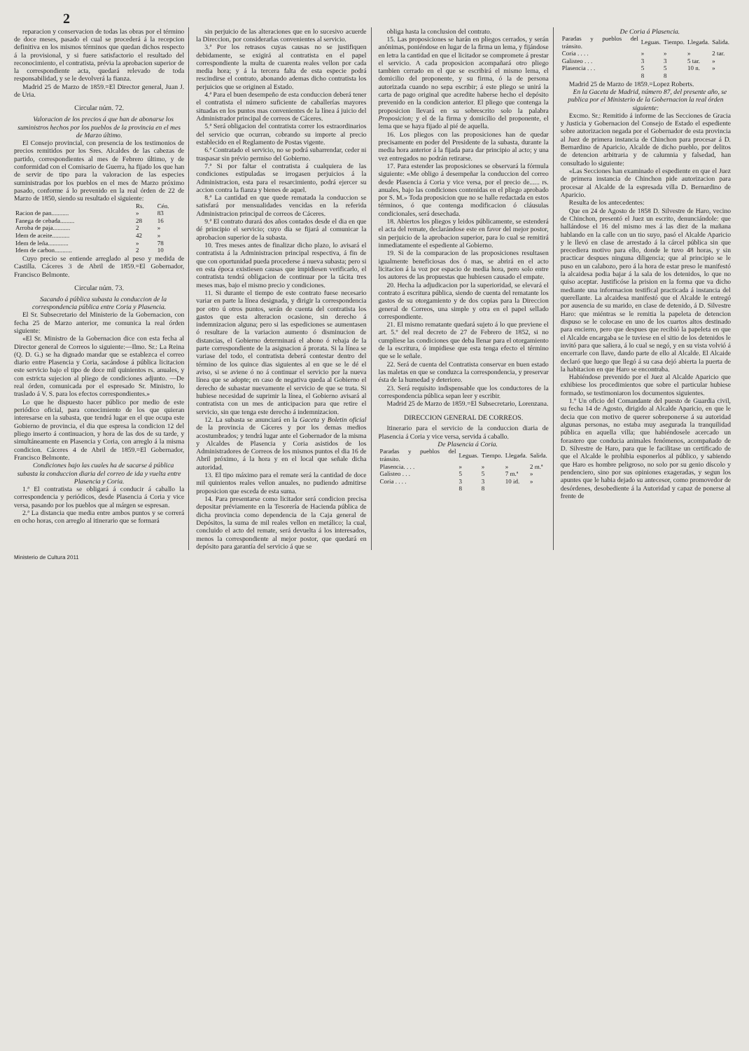2
reparacion y conservacion de todas las obras por el término de doce meses, pasado el cual se procederá á la recepcion definitiva en los mismos términos que quedan dichos respecto á la provisional, y si fuere satisfactorio el resultado del reconocimiento, el contratista, prévia la aprobacion superior de la correspondiente acta, quedará relevado de toda responsabilidad, y se le devolverá la fianza.
Madrid 25 de Marzo de 1859.=El Director general, Juan J. de Uria.
Circular núm. 72.
Valoracion de los precios á que han de abonarse los suministros hechos por los pueblos de la provincia en el mes de Marzo último.
El Consejo provincial, con presencia de los testimonios de precios remitidos por los Sres. Alcaldes de las cabezas de partido, correspondientes al mes de Febrero último, y de conformidad con el Comisario de Guerra, ha fijado los que han de servir de tipo para la valoracion de las especies suministradas por los pueblos en el mes de Marzo próximo pasado, conforme á lo prevenido en la real órden de 22 de Marzo de 1850, siendo su resultado el siguiente:
| | Rs. | Cén. |
| --- | --- | --- |
| Racion de pan........... | » | 83 |
| Fanega de cebada......... | 28 | 16 |
| Arroba de paja........... | 2 | » |
| Idem de aceite........... | 42 | » |
| Idem de leña............. | » | 78 |
| Idem de carbon........... | 2 | 10 |
Cuyo precio se entiende arreglado al peso y medida de Castilla. Cáceres 3 de Abril de 1859.=El Gobernador, Francisco Belmonte.
Circular núm. 73.
Sacando á pública subasta la conduccion de la correspondencia pública entre Coria y Plasencia.
El Sr. Subsecretario del Ministerio de la Gobernacion, con fecha 25 de Marzo anterior, me comunica la real órden siguiente:
«El Sr. Ministro de la Gobernacion dice con esta fecha al Director general de Correos lo siguiente:—Ilmo. Sr.: La Reina (Q. D. G.) se ha dignado mandar que se establezca el correo diario entre Plasencia y Coria, sacándose á pública licitacion este servicio bajo el tipo de doce mil quinientos rs. anuales, y con estricta sujecion al pliego de condiciones adjunto. —De real órden, comunicada por el espresado Sr. Ministro, lo traslado á V. S. para los efectos correspondientes.»
Lo que he dispuesto hacer público por medio de este periódico oficial, para conocimiento de los que quieran interesarse en la subasta, que tendrá lugar en el que ocupa este Gobierno de provincia, el dia que espresa la condicion 12 del pliego inserto á continuacion, y hora de las dos de su tarde, y simultáneamente en Plasencia y Coria, con arreglo á la misma condicion. Cáceres 4 de Abril de 1859.=El Gobernador, Francisco Belmonte.
Condiciones bajo las cuales ha de sacarse á pública subasta la conduccion diaria del correo de ida y vuelta entre Plasencia y Coria.
1.ª El contratista se obligará á conducir á caballo la correspondencia y periódicos, desde Plasencia á Coria y vice versa, pasando por los pueblos que al márgen se espresan.
2.ª La distancia que media entre ambos puntos y se correrá en ocho horas, con arreglo al itinerario que se formará
sin perjuicio de las alteraciones que en lo sucesivo acuerde la Direccion, por considerarlas convenientes al servicio.
3.ª Por los retrasos cuyas causas no se justifiquen debidamente, se exigirá al contratista en el papel correspondiente la multa de cuarenta reales vellon por cada media hora; y á la tercera falta de esta especie podrá rescindirse el contrato, abonando ademas dicho contratista los perjuicios que se originen al Estado.
4.ª Para el buen desempeño de esta conduccion deberá tener el contratista el número suficiente de caballerías mayores situadas en los puntos mas convenientes de la línea á juicio del Administrador principal de correos de Cáceres.
5.ª Será obligacion del contratista correr los estraordinarios del servicio que ocurran, cobrando su importe al precio establecido en el Reglamento de Postas vigente.
6.ª Contratado el servicio, no se podrá subarrendar, ceder ni traspasar sin prévio permiso del Gobierno.
7.ª Si por faltar el contratista á cualquiera de las condiciones estipuladas se irrogasen perjuicios á la Administracion, esta para el resarcimiento, podrá ejercer su accion contra la fianza y bienes de aquel.
8.ª La cantidad en que quede rematada la conduccion se satisfará por mensualidades vencidas en la referida Administracion principal de correos de Cáceres.
9.ª El contrato durará dos años contados desde el dia en que dé principio el servicio; cuyo dia se fijará al comunicar la aprobacion superior de la subasta.
10. Tres meses antes de finalizar dicho plazo, lo avisará el contratista á la Administracion principal respectiva, á fin de que con oportunidad pueda procederse á nueva subasta; pero si en esta época existiesen causas que impidiesen verificarlo, el contratista tendrá obligacion de continuar por la tácita tres meses mas, bajo el mismo precio y condiciones.
11. Si durante el tiempo de este contrato fuese necesario variar en parte la línea designada, y dirigir la correspondencia por otro ú otros puntos, serán de cuenta del contratista los gastos que esta alteracion ocasione, sin derecho á indemnizacion alguna; pero si las espediciones se aumentasen ó resultare de la variacion aumento ó disminucion de distancias, el Gobierno determinará el abono ó rebaja de la parte correspondiente de la asignacion á prorata. Si la línea se variase del todo, el contratista deberá contestar dentro del término de los quince dias siguientes al en que se le dé el aviso, si se aviene ó no á continuar el servicio por la nueva línea que se adopte; en caso de negativa queda al Gobierno el derecho de subastar nuevamente el servicio de que se trata. Si hubiese necesidad de suprimir la línea, el Gobierno avisará al contratista con un mes de anticipacion para que retire el servicio, sin que tenga este derecho á indemnizacion.
12. La subasta se anunciará en la Gaceta y Boletin oficial de la provincia de Cáceres y por los demas medios acostumbrados; y tendrá lugar ante el Gobernador de la misma y Alcaldes de Plasencia y Coria asistidos de los Administradores de Correos de los mismos puntos el dia 16 de Abril próximo, á la hora y en el local que señale dicha autoridad.
13. El tipo máximo para el remate será la cantidad de doce mil quinientos reales vellon anuales, no pudiendo admitirse proposicion que esceda de esta suma.
14. Para presentarse como licitador será condicion precisa depositar préviamente en la Tesorería de Hacienda pública de dicha provincia como dependencia de la Caja general de Depósitos, la suma de mil reales vellon en metálico; la cual, concluido el acto del remate, será devuelta á los interesados, menos la correspondiente al mejor postor, que quedará en depósito para garantía del servicio á que se
obliga hasta la conclusion del contrato.
15. Las proposiciones se harán en pliegos cerrados, y serán anónimas, poniéndose en lugar de la firma un lema, y fijándose en letra la cantidad en que el licitador se compromete á prestar el servicio. A cada proposicion acompañará otro pliego tambien cerrado en el que se escribirá el mismo lema, el domicilio del proponente, y su firma, ó la de persona autorizada cuando no sepa escribir; á este pliego se unirá la carta de pago original que acredite haberse hecho el depósito prevenido en la condicion anterior. El pliego que contenga la proposicion llevará en su sobrescrito solo la palabra Proposicion; y el de la firma y domicilio del proponente, el lema que se haya fijado al pié de aquella.
16. Los pliegos con las proposiciones han de quedar precisamente en poder del Presidente de la subasta, durante la media hora anterior á la fijada para dar principio al acto; y una vez entregados no podrán retirarse.
17. Para estender las proposiciones se observará la fórmula siguiente: «Me obligo á desempeñar la conduccion del correo desde Plasencia á Coria y vice versa, por el precio de...... rs. anuales, bajo las condiciones contenidas en el pliego aprobado por S. M.» Toda proposicion que no se halle redactada en estos términos, ó que contenga modificacion ó cláusulas condicionales, será desechada.
18. Abiertos los pliegos y leidos públicamente, se estenderá el acta del remate, declarándose este en favor del mejor postor, sin perjuicio de la aprobacion superior, para lo cual se remitirá inmediatamente el espediente al Gobierno.
19. Si de la comparacion de las proposiciones resultasen igualmente beneficiosas dos ó mas, se abrirá en el acto licitacion á la voz por espacio de media hora, pero solo entre los autores de las propuestas que hubiesen causado el empate.
20. Hecha la adjudicacion por la superioridad, se elevará el contrato á escritura pública, siendo de cuenta del rematante los gastos de su otorgamiento y de dos copias para la Direccion general de Correos, una simple y otra en el papel sellado correspondiente.
21. El mismo rematante quedará sujeto á lo que previene el art. 5.º del real decreto de 27 de Febrero de 1852, si no cumpliese las condiciones que deba llenar para el otorgamiento de la escritura, ó impidiese que esta tenga efecto el término que se le señale.
22. Será de cuenta del Contratista conservar en buen estado las maletas en que se conduzca la correspondencia, y preservar ésta de la humedad y deterioro.
23. Será requisito indispensable que los conductores de la correspondencia pública sepan leer y escribir.
Madrid 25 de Marzo de 1859.=El Subsecretario, Lorenzana.
DIRECCION GENERAL DE CORREOS.
Itinerario para el servicio de la conduccion diaria de Plasencia á Coria y vice versa, servida á caballo.
De Plasencia á Coria.
| Paradas y pueblos del tránsito. | Leguas. | Tiempo. | Llegada. | Salida. |
| --- | --- | --- | --- | --- |
| Plasencia. . . . | » | » | » | 2 m.ª |
| Galisteo . . . | 5 | 5 | 7 m.ª | » |
| Coria . . . . | 3 | 3 | 10 id. | » |
| | 8 | 8 | | |
De Coria á Plasencia.
| Paradas y pueblos del tránsito. | Leguas. | Tiempo. | Llegada. | Salida. |
| --- | --- | --- | --- | --- |
| Coria . . . . | » | » | » | 2 tar. |
| Galisteo . . . | 3 | 3 | 5 tar. | » |
| Plasencia . . . | 5 | 5 | 10 n. | » |
| | 8 | 8 | | |
Madrid 25 de Marzo de 1859.=Lopez Roberts.
En la Gaceta de Madrid, número 87, del presente año, se publica por el Ministerio de la Gobernacion la real órden siguiente:
Excmo. Sr.: Remitido á informe de las Secciones de Gracia y Justicia y Gobernacion del Consejo de Estado el espediente sobre autorizacion negada por el Gobernador de esta provincia al Juez de primera instancia de Chinchon para procesar á D. Bernardino de Aparicio, Alcalde de dicho pueblo, por delitos de detencion arbitraria y de calumnia y falsedad, han consultado lo siguiente:
«Las Secciones han examinado el espediente en que el Juez de primera instancia de Chinchon pide autorizacion para procesar al Alcalde de la espresada villa D. Bernardino de Aparicio.
Resulta de los antecedentes:
Que en 24 de Agosto de 1858 D. Silvestre de Haro, vecino de Chinchon, presentó el Juez un escrito, denunciándole: que hallándose el 16 del mismo mes á las diez de la mañana hablando en la calle con un tio suyo, pasó el Alcalde Aparicio y le llevó en clase de arrestado á la cárcel pública sin que precediera motivo para ello, donde le tuvo 48 horas, y sin practicar despues ninguna diligencia; que al principio se le puso en un calabozo, pero á la hora de estar preso le manifestó la alcaidesa podia bajar á la sala de los detenidos, lo que no quiso aceptar. Justificóse la prision en la forma que va dicho mediante una informacion testifical practicada á instancia del querellante. La alcaidesa manifestó que el Alcalde le entregó por ausencia de su marido, en clase de detenido, á D. Silvestre Haro: que miéntras se le remitia la papeleta de detencion dispuso se le colocase en uno de los cuartos altos destinado para encierro, pero que despues que recibió la papeleta en que el Alcalde encargaba se le tuviese en el sitio de los detenidos le invitó para que saliera, á lo cual se negó, y en su vista volvió á encerrarle con llave, dando parte de ello al Alcalde. El Alcaide declaró que luego que llegó á su casa dejó abierta la puerta de la habitacion en que Haro se encontraba.
Habiéndose prevenido por el Juez al Alcalde Aparicio que exhibiese los procedimientos que sobre el particular hubiese formado, se testimoniaron los documentos siguientes.
1.º Un oficio del Comandante del puesto de Guardia civil, su fecha 14 de Agosto, dirigido al Alcalde Aparicio, en que le decia que con motivo de querer sobreponerse á su autoridad algunas personas, no estaba muy asegurada la tranquilidad pública en aquella villa; que habiéndosele acercado un forastero que conducia animales fenómenos, acompañado de D. Silvestre de Haro, para que le facilitase un certificado de que el Alcalde le prohibia esponerlos al público, y sabiendo que Haro es hombre peligroso, no solo por su genio díscolo y pendenciero, sino por sus opiniones exageradas, y segun los apuntes que le habia dejado su antecesor, como promovedor de desórdenes, desobediente á la Autoridad y capaz de ponerse al frente de
Ministerio de Cultura 2011